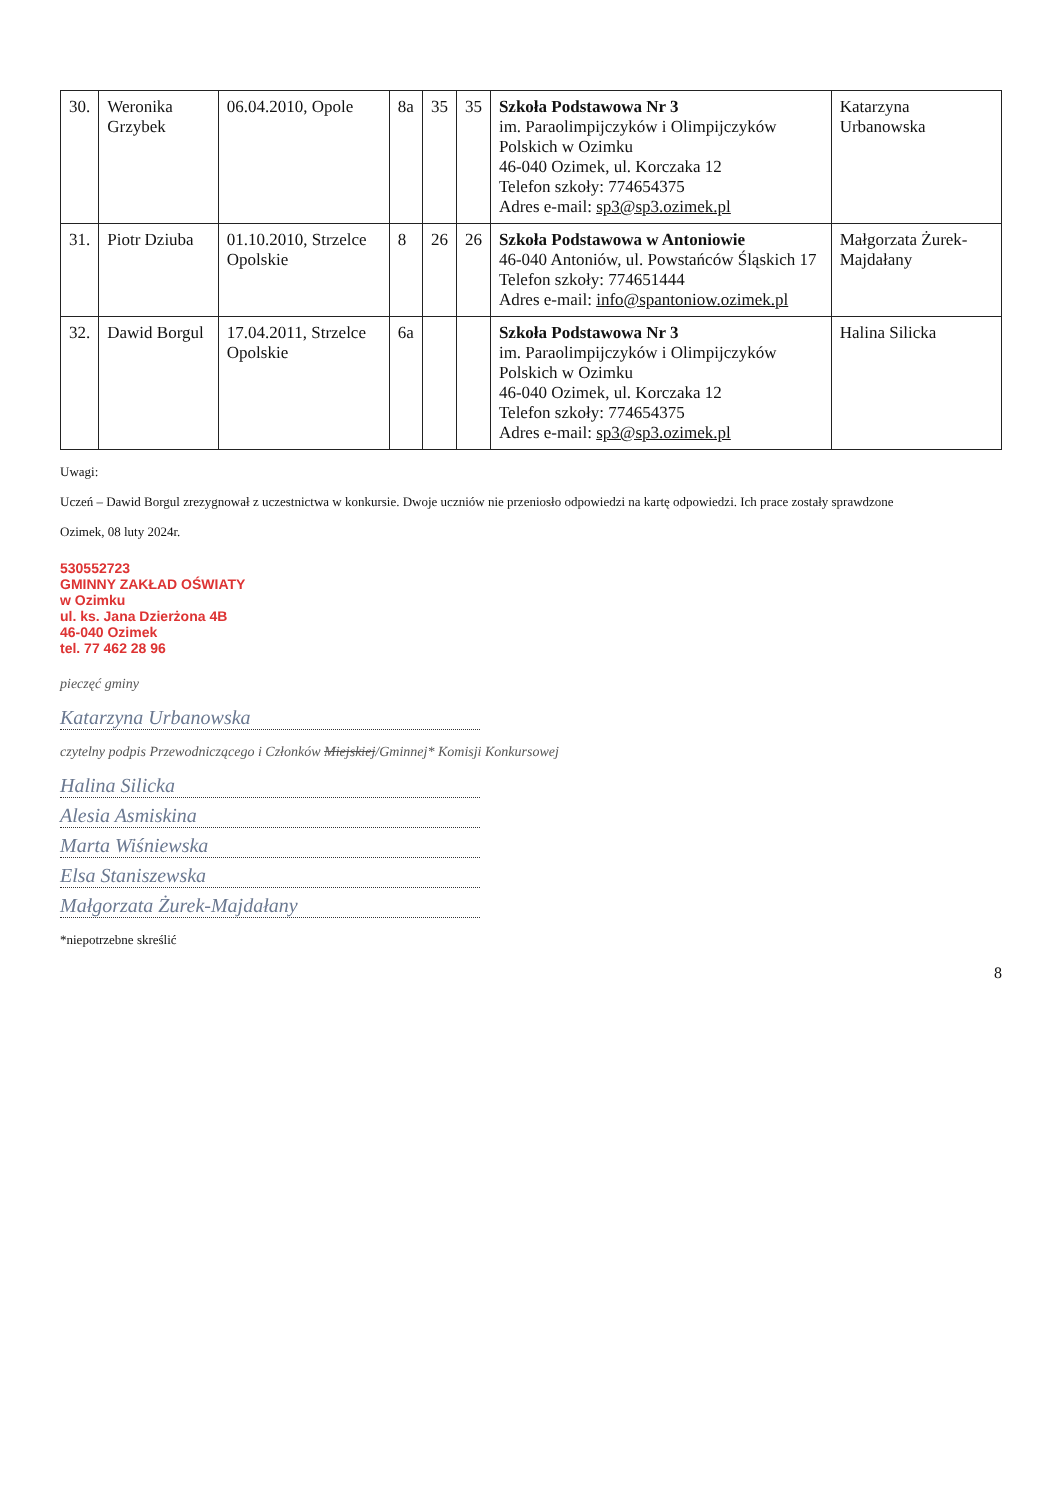| 30. | Weronika Grzybek | 06.04.2010, Opole | 8a | 35 | 35 | Szkoła Podstawowa Nr 3 im. Paraolimpijczyków i Olimpijczyków Polskich w Ozimku 46-040 Ozimek, ul. Korczaka 12 Telefon szkoły: 774654375 Adres e-mail: sp3@sp3.ozimek.pl | Katarzyna Urbanowska |
| 31. | Piotr Dziuba | 01.10.2010, Strzelce Opolskie | 8 | 26 | 26 | Szkoła Podstawowa w Antoniowie 46-040 Antoniów, ul. Powstańców Śląskich 17 Telefon szkoły: 774651444 Adres e-mail: info@spantoniow.ozimek.pl | Małgorzata Żurek-Majdałany |
| 32. | Dawid Borgul | 17.04.2011, Strzelce Opolskie | 6a | | | Szkoła Podstawowa Nr 3 im. Paraolimpijczyków i Olimpijczyków Polskich w Ozimku 46-040 Ozimek, ul. Korczaka 12 Telefon szkoły: 774654375 Adres e-mail: sp3@sp3.ozimek.pl | Halina Silicka |
Uwagi:
Uczeń – Dawid Borgul zrezygnował z uczestnictwa w konkursie. Dwoje uczniów nie przeniosło odpowiedzi na kartę odpowiedzi. Ich prace zostały sprawdzone
Ozimek, 08 luty 2024r.
530552723
GMINNY ZAKŁAD OŚWIATY
w Ozimku
ul. ks. Jana Dzierżona 4B
46-040 Ozimek
tel. 77 462 28 96
pieczęć gminy
Katarzyna Urbanowska
czytelny podpis Przewodniczącego i Członków Miejskiej/Gminnej* Komisji Konkursowej
Halina Silicka
Alesia Asmiskina
Marta Wiśniewska
Elsa Staniszewska
Małgorzata Żurek-Majdałany
*niepotrzebne skreślić
8